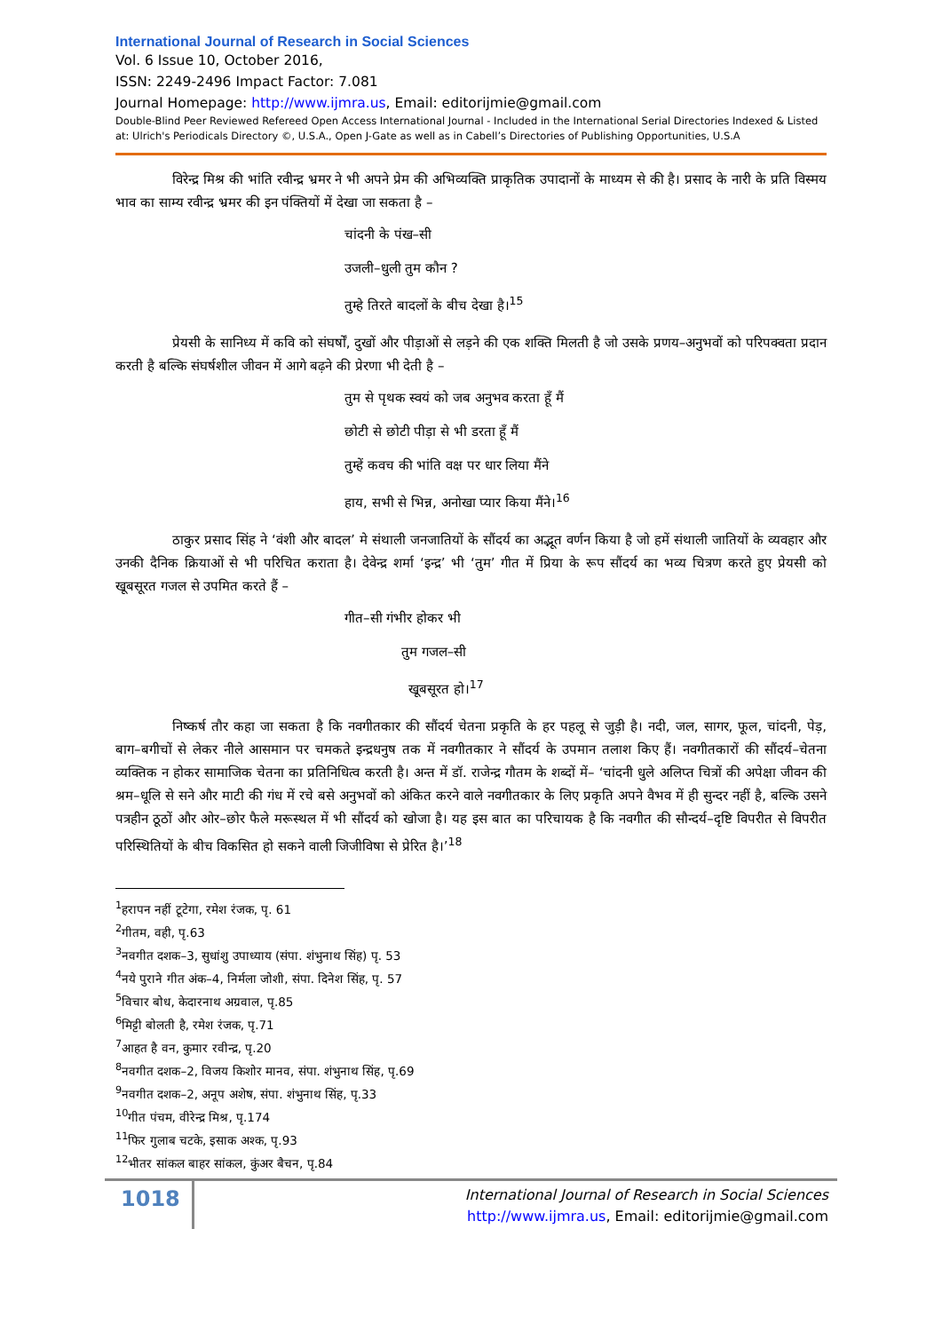International Journal of Research in Social Sciences
Vol. 6 Issue 10, October 2016,
ISSN: 2249-2496 Impact Factor: 7.081
Journal Homepage: http://www.ijmra.us, Email: editorijmie@gmail.com
Double-Blind Peer Reviewed Refereed Open Access International Journal - Included in the International Serial Directories Indexed & Listed at: Ulrich's Periodicals Directory ©, U.S.A., Open J-Gate as well as in Cabell’s Directories of Publishing Opportunities, U.S.A
विरेन्द्र मिश्र की भांति रवीन्द्र भ्रमर ने भी अपने प्रेम की अभिव्यक्ति प्राकृतिक उपादानों के माध्यम से की है। प्रसाद के नारी के प्रति विस्मय भाव का साम्य रवीन्द्र भ्रमर की इन पंक्तियों में देखा जा सकता है –
चांदनी के पंख–सी
उजली–धुली तुम कौन ?
तुम्हे तिरते बादलों के बीच देखा है।<sup>15</sup>
प्रेयसी के सानिध्य में कवि को संघर्षों, दुखों और पीड़ाओं से लड़ने की एक शक्ति मिलती है जो उसके प्रणय–अनुभवों को परिपक्वता प्रदान करती है बल्कि संघर्षशील जीवन में आगे बढ़ने की प्रेरणा भी देती है –
तुम से पृथक स्वयं को जब अनुभव करता हूँ मैं
छोटी से छोटी पीड़ा से भी डरता हूँ मैं
तुम्हें कवच की भांति वक्ष पर धार लिया मैंने
हाय, सभी से भिन्न, अनोखा प्यार किया मैंने।<sup>16</sup>
ठाकुर प्रसाद सिंह ने ‘वंशी और बादल’ मे संथाली जनजातियों के सौंदर्य का अद्भूत वर्णन किया है जो हमें संथाली जातियों के व्यवहार और उनकी दैनिक क्रियाओं से भी परिचित कराता है। देवेन्द्र शर्मा ‘इन्द्र’ भी ‘तुम’ गीत में प्रिया के रूप सौंदर्य का भव्य चित्रण करते हुए प्रेयसी को खूबसूरत गजल से उपमित करते हैं –
गीत–सी गंभीर होकर भी
तुम गजल–सी
खूबसूरत हो।<sup>17</sup>
निष्कर्ष तौर कहा जा सकता है कि नवगीतकार की सौंदर्य चेतना प्रकृति के हर पहलू से जुड़ी है। नदी, जल, सागर, फूल, चांदनी, पेड़, बाग–बगीचों से लेकर नीले आसमान पर चमकते इन्द्रधनुष तक में नवगीतकार ने सौंदर्य के उपमान तलाश किए हैं। नवगीतकारों की सौंदर्य–चेतना व्यक्तिक न होकर सामाजिक चेतना का प्रतिनिधित्व करती है। अन्त में डॉ. राजेन्द्र गौतम के शब्दों में– ‘चांदनी धुले अलिप्त चित्रों की अपेक्षा जीवन की श्रम–धूलि से सने और माटी की गंध में रचे बसे अनुभवों को अंकित करने वाले नवगीतकार के लिए प्रकृति अपने वैभव में ही सुन्दर नहीं है, बल्कि उसने पत्रहीन ठूठों और ओर–छोर फैले मरूस्थल में भी सौंदर्य को खोजा है। यह इस बात का परिचायक है कि नवगीत की सौन्दर्य–दृष्टि विपरीत से विपरीत परिस्थितियों के बीच विकसित हो सकने वाली जिजीविषा से प्रेरित है।’<sup>18</sup>
<sup>1</sup> हरापन नहीं टूटेगा, रमेश रंजक, पृ. 61
<sup>2</sup> गीतम, वही, पृ.63
<sup>3</sup> नवगीत दशक–3, सुधांशु उपाध्याय (संपा. शंभुनाथ सिंह) पृ. 53
<sup>4</sup> नये पुराने गीत अंक–4, निर्मला जोशी, संपा. दिनेश सिंह, पृ. 57
<sup>5</sup> विचार बोध, केदारनाथ अग्रवाल, पृ.85
<sup>6</sup> मिट्टी बोलती है, रमेश रंजक, पृ.71
<sup>7</sup> आहत है वन, कुमार रवीन्द्र, पृ.20
<sup>8</sup> नवगीत दशक–2, विजय किशोर मानव, संपा. शंभुनाथ सिंह, पृ.69
<sup>9</sup> नवगीत दशक–2, अनूप अशेष, संपा. शंभुनाथ सिंह, पृ.33
<sup>10</sup> गीत पंचम, वीरेन्द्र मिश्र, पृ.174
<sup>11</sup> फिर गुलाब चटके, इसाक अश्क, पृ.93
<sup>12</sup> भीतर सांकल बाहर सांकल, कुंअर बैचन, पृ.84
1018
International Journal of Research in Social Sciences
http://www.ijmra.us, Email: editorijmie@gmail.com